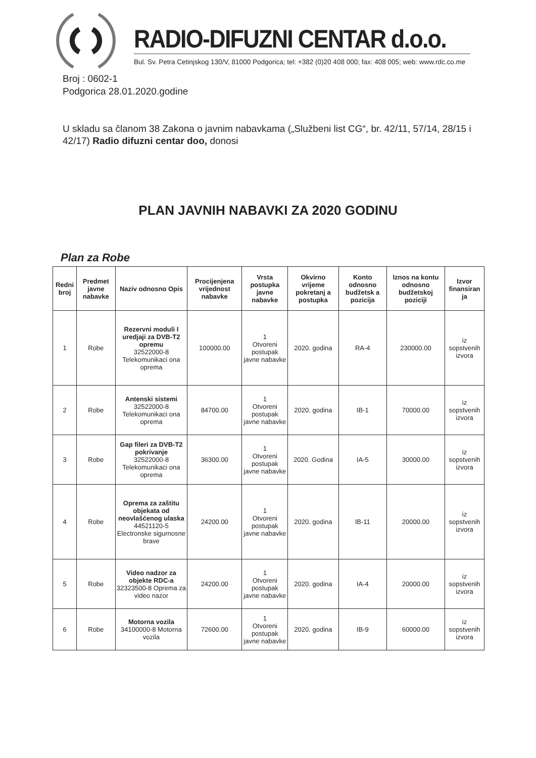RADIO-DIFUZNI CENTAR d.o.o.
Bul. Sv. Petra Cetinjskog 130/V, 81000 Podgorica; tel: +382 (0)20 408 000; fax: 408 005; web: www.rdc.co.me
Broj : 0602-1
Podgorica 28.01.2020.godine
U skladu sa članom 38 Zakona o javnim nabavkama („Službeni list CG“, br. 42/11, 57/14, 28/15 i 42/17) Radio difuzni centar doo, donosi
PLAN JAVNIH NABAVKI ZA 2020 GODINU
Plan za Robe
| Redni broj | Predmet javne nabavke | Naziv odnosno Opis | Procijenjena vrijednost nabavke | Vrsta postupka javne nabavke | Okvirno vrijeme pokretanj a postupka | Konto odnosno budžetsk a pozicija | Iznos na kontu odnosno budžetskoj poziciji | Izvor finansiran ja |
| --- | --- | --- | --- | --- | --- | --- | --- | --- |
| 1 | Robe | Rezervni moduli I uredjaji za DVB-T2 opremu 32522000-8 Telekomunikaci ona oprema | 100000.00 | 1 Otvoreni postupak javne nabavke | 2020. godina | RA-4 | 230000.00 | iz sopstvenih izvora |
| 2 | Robe | Antenski sistemi 32522000-8 Telekomunikaci ona oprema | 84700.00 | 1 Otvoreni postupak javne nabavke | 2020. godina | IB-1 | 70000.00 | iz sopstvenih izvora |
| 3 | Robe | Gap fileri za DVB-T2 pokrivanje 32522000-8 Telekomunikaci ona oprema | 36300.00 | 1 Otvoreni postupak javne nabavke | 2020. Godina | IA-5 | 30000.00 | iz sopstvenih izvora |
| 4 | Robe | Oprema za zaštitu objekata od neovlašćenog ulaska 44521120-5 Electronske sigurnosne brave | 24200.00 | 1 Otvoreni postupak javne nabavke | 2020. godina | IB-11 | 20000.00 | iz sopstvenih izvora |
| 5 | Robe | Video nadzor za objekte RDC-a 32323500-8 Oprema za video nazor | 24200.00 | 1 Otvoreni postupak javne nabavke | 2020. godina | IA-4 | 20000.00 | iz sopstvenih izvora |
| 6 | Robe | Motorna vozila 34100000-8 Motorna vozila | 72600.00 | 1 Otvoreni postupak javne nabavke | 2020. godina | IB-9 | 60000.00 | iz sopstvenih izvora |